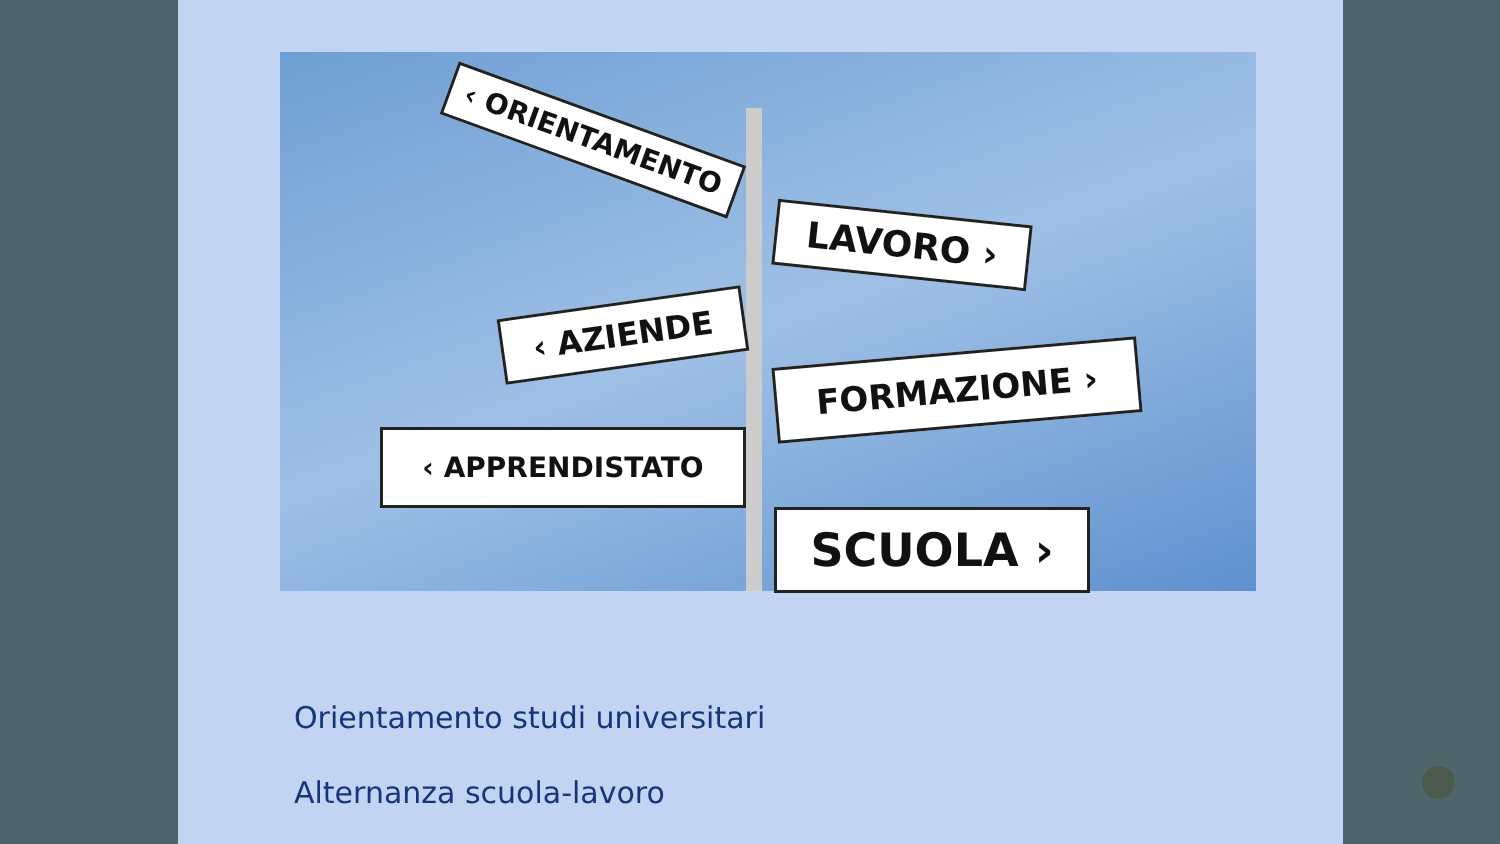‹ ORIENTAMENTO
LAVORO ›
‹ AZIENDE
FORMAZIONE ›
‹ APPRENDISTATO
SCUOLA ›
Orientamento studi universitari
Alternanza scuola-lavoro